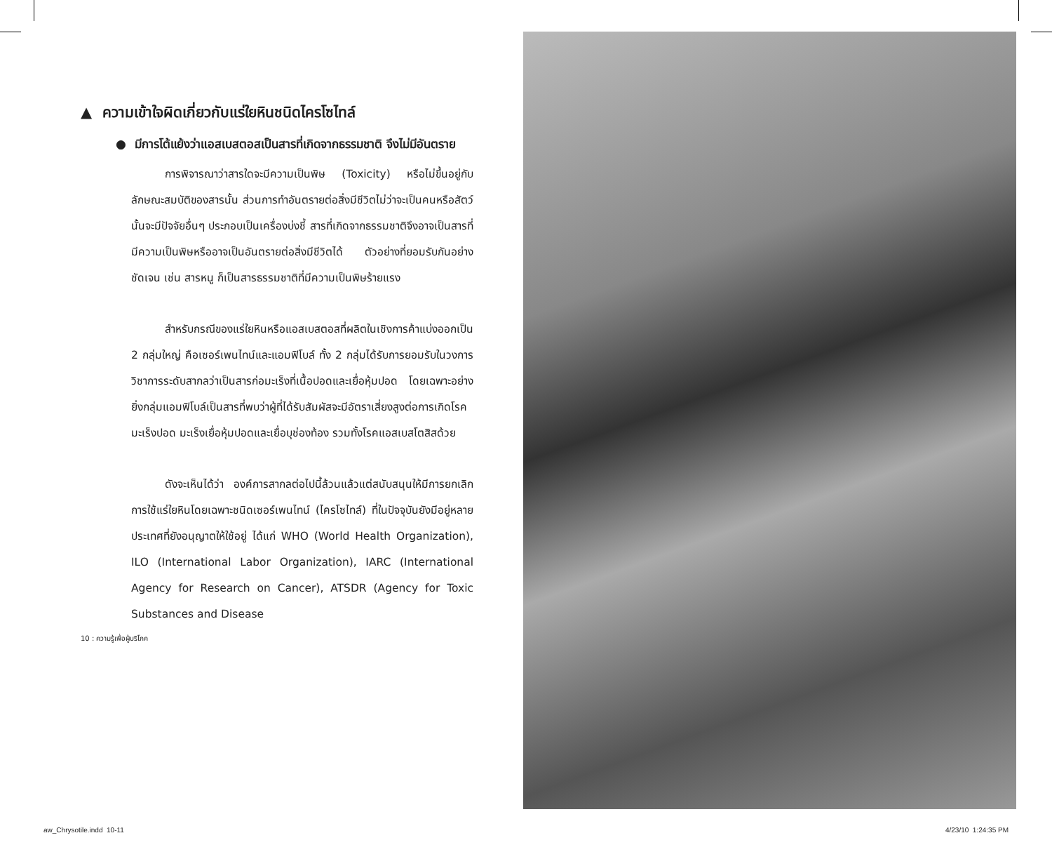▲ ความเข้าใจผิดเกี่ยวกับแร่ใยหินชนิดไครโซไทล์
● มีการโต้แย้งว่าแอสเบสตอสเป็นสารที่เกิดจากธรรมชาติ จึงไม่มีอันตราย
การพิจารณาว่าสารใดจะมีความเป็นพิษ (Toxicity) หรือไม่ขึ้นอยู่กับลักษณะสมบัติของสารนั้น ส่วนการทำอันตรายต่อสิ่งมีชีวิตไม่ว่าจะเป็นคนหรือสัตว์นั้นจะมีปัจจัยอื่นๆ ประกอบเป็นเครื่องบ่งชี้ สารที่เกิดจากธรรมชาติจึงอาจเป็นสารที่มีความเป็นพิษหรืออาจเป็นอันตรายต่อสิ่งมีชีวิตได้ ตัวอย่างที่ยอมรับกันอย่างชัดเจน เช่น สารหนู ก็เป็นสารธรรมชาติที่มีความเป็นพิษร้ายแรง
สำหรับกรณีของแร่ใยหินหรือแอสเบสตอสที่ผลิตในเชิงการค้าแบ่งออกเป็น 2 กลุ่มใหญ่ คือเซอร์เพนไทน์และแอมฟิโบล์ ทั้ง 2 กลุ่มได้รับการยอมรับในวงการวิชาการระดับสากลว่าเป็นสารก่อมะเร็งที่เนื้อปอดและเยื่อหุ้มปอด โดยเฉพาะอย่างยิ่งกลุ่มแอมฟิโบล์เป็นสารที่พบว่าผู้ที่ได้รับสัมผัสจะมีอัตราเสี่ยงสูงต่อการเกิดโรคมะเร็งปอด มะเร็งเยื่อหุ้มปอดและเยื่อบุช่องท้อง รวมทั้งโรคแอสเบสโตสิสด้วย
ดังจะเห็นได้ว่า องค์การสากลต่อไปนี้ล้วนแล้วแต่สนับสนุนให้มีการยกเลิกการใช้แร่ใยหินโดยเฉพาะชนิดเซอร์เพนไทน์ (ไครโซไทล์) ที่ในปัจจุบันยังมีอยู่หลายประเทศที่ยังอนุญาตให้ใช้อยู่ ได้แก่ WHO (World Health Organization), ILO (International Labor Organization), IARC (International Agency for Research on Cancer), ATSDR (Agency for Toxic Substances and Disease
10 : ความรู้เพื่อผู้บริโภค
aw_Chrysotile.indd 10-11 4/23/10 1:24:35 PM